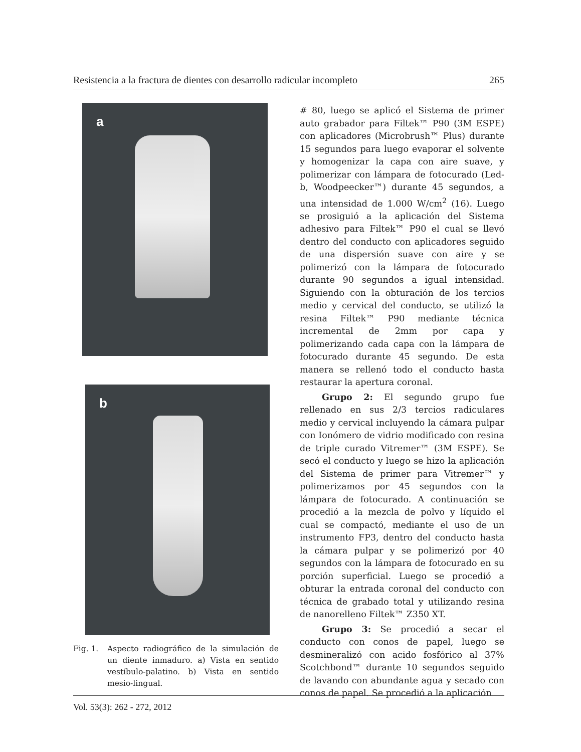Resistencia a la fractura de dientes con desarrollo radicular incompleto 265
a
b
Fig. 1. Aspecto radiográfico de la simulación de un diente inmaduro. a) Vista en sentido vestíbulo-palatino. b) Vista en sentido mesio-lingual.
# 80, luego se aplicó el Sistema de primer auto grabador para Filtek™ P90 (3M ESPE) con aplicadores (Microbrush™ Plus) durante 15 segundos para luego evaporar el solvente y homogenizar la capa con aire suave, y polimerizar con lámpara de fotocurado (Led-b, Woodpeecker™) durante 45 segundos, a una intensidad de 1.000 W/cm<sup>2</sup> (16). Luego se prosiguió a la aplicación del Sistema adhesivo para Filtek™ P90 el cual se llevó dentro del conducto con aplicadores seguido de una dispersión suave con aire y se polimerizó con la lámpara de fotocurado durante 90 segundos a igual intensidad. Siguiendo con la obturación de los tercios medio y cervical del conducto, se utilizó la resina Filtek™ P90 mediante técnica incremental de 2mm por capa y polimerizando cada capa con la lámpara de fotocurado durante 45 segundo. De esta manera se rellenó todo el conducto hasta restaurar la apertura coronal.
Grupo 2: El segundo grupo fue rellenado en sus 2/3 tercios radiculares medio y cervical incluyendo la cámara pulpar con Ionómero de vidrio modificado con resina de triple curado Vitremer™ (3M ESPE). Se secó el conducto y luego se hizo la aplicación del Sistema de primer para Vitremer™ y polimerizamos por 45 segundos con la lámpara de fotocurado. A continuación se procedió a la mezcla de polvo y líquido el cual se compactó, mediante el uso de un instrumento FP3, dentro del conducto hasta la cámara pulpar y se polimerizó por 40 segundos con la lámpara de fotocurado en su porción superficial. Luego se procedió a obturar la entrada coronal del conducto con técnica de grabado total y utilizando resina de nanorelleno Filtek™ Z350 XT.
Grupo 3: Se procedió a secar el conducto con conos de papel, luego se desmineralizó con acido fosfórico al 37% Scotchbond™ durante 10 segundos seguido de lavando con abundante agua y secado con conos de papel. Se procedió a la aplicación
Vol. 53(3): 262 - 272, 2012